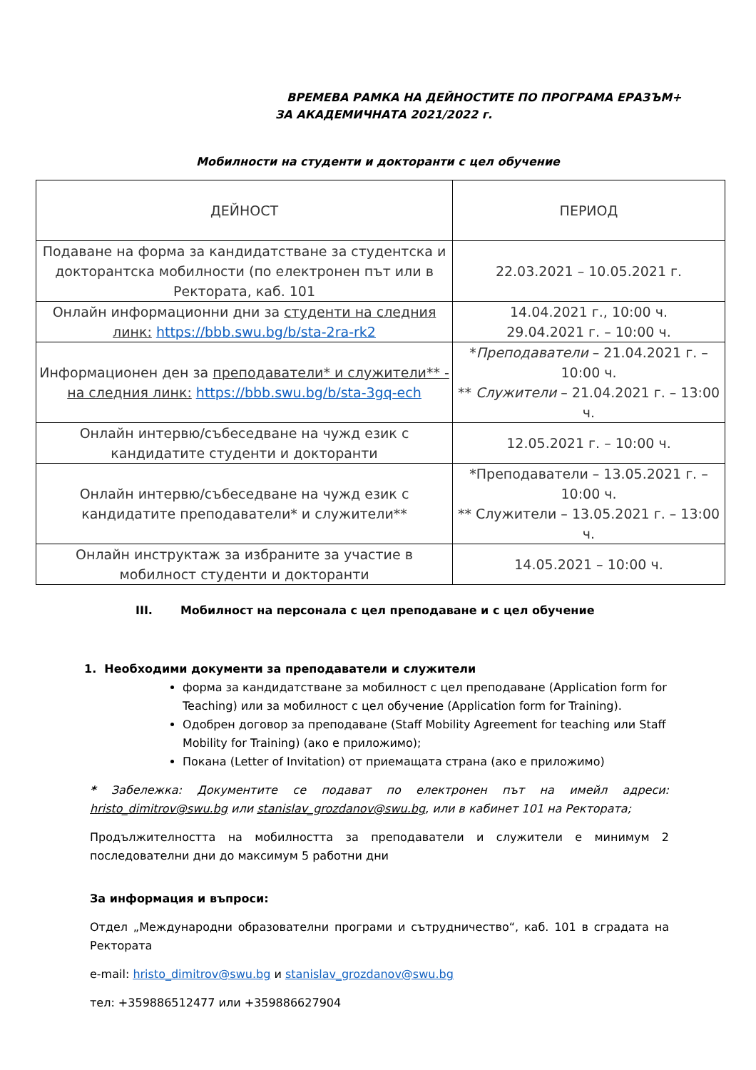ВРЕМЕВА РАМКА НА ДЕЙНОСТИТЕ ПО ПРОГРАМА ЕРАЗЪМ+
ЗА АКАДЕМИЧНАТА 2021/2022 г.
Мобилности на студенти и докторанти с цел обучение
| ДЕЙНОСТ | ПЕРИОД |
| --- | --- |
| Подаване на форма за кандидатстване за студентска и докторантска мобилности (по електронен път или в Ректората, каб. 101 | 22.03.2021 – 10.05.2021 г. |
| Онлайн информационни дни за студенти на следния линк: https://bbb.swu.bg/b/sta-2ra-rk2 | 14.04.2021 г., 10:00 ч. 29.04.2021 г. – 10:00 ч. |
| Информационен ден за преподаватели* и служители** - на следния линк: https://bbb.swu.bg/b/sta-3gq-ech | * Преподаватели – 21.04.2021 г. – 10:00 ч. ** Служители – 21.04.2021 г. – 13:00 ч. |
| Онлайн интервю/събеседване на чужд език с кандидатите студенти и докторанти | 12.05.2021 г. – 10:00 ч. |
| Онлайн интервю/събеседване на чужд език с кандидатите преподаватели* и служители** | *Преподаватели – 13.05.2021 г. – 10:00 ч. ** Служители – 13.05.2021 г. – 13:00 ч. |
| Онлайн инструктаж за избраните за участие в мобилност студенти и докторанти | 14.05.2021 – 10:00 ч. |
III. Мобилност на персонала с цел преподаване и с цел обучение
1. Необходими документи за преподаватели и служители
форма за кандидатстване за мобилност с цел преподаване (Application form for Teaching) или за мобилност с цел обучение (Application form for Training).
Одобрен договор за преподаване (Staff Mobility Agreement for teaching или Staff Mobility for Training) (ако е приложимо);
Покана (Letter of Invitation) от приемащата страна (ако е приложимо)
* Забележка: Документите се подават по електронен път на имейл адреси: hristo_dimitrov@swu.bg или stanislav_grozdanov@swu.bg, или в кабинет 101 на Ректората;
Продължителността на мобилността за преподаватели и служители е минимум 2 последователни дни до максимум 5 работни дни
За информация и въпроси:
Отдел „Международни образователни програми и сътрудничество“, каб. 101 в сградата на Ректората
e-mail: hristo_dimitrov@swu.bg и stanislav_grozdanov@swu.bg
тел: +359886512477 или +359886627904